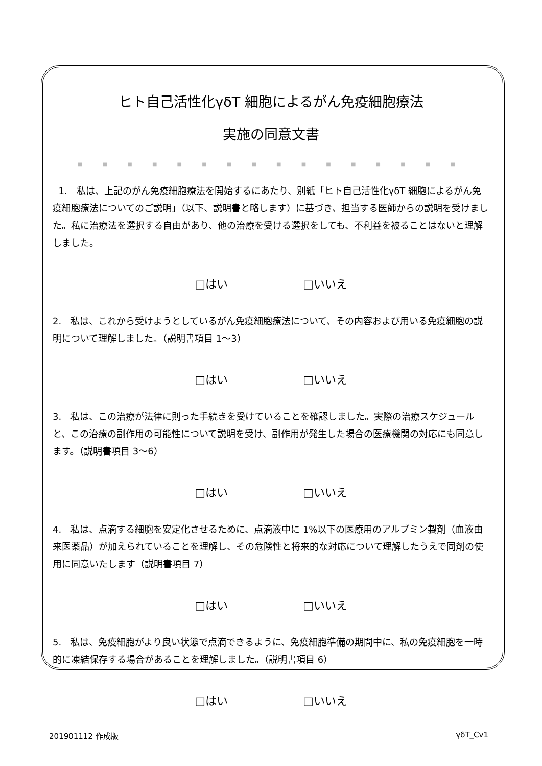ヒト自己活性化γδT 細胞によるがん免疫細胞療法
実施の同意文書
■ ■ ■ ■ ■ ■ ■ ■ ■ ■ ■ ■ ■ ■ ■ ■
1.　私は、上記のがん免疫細胞療法を開始するにあたり、別紙「ヒト自己活性化γδT 細胞によるがん免疫細胞療法についてのご説明」（以下、説明書と略します）に基づき、担当する医師からの説明を受けました。私に治療法を選択する自由があり、他の治療を受ける選択をしても、不利益を被ることはないと理解しました。
□はい □いいえ
2.　私は、これから受けようとしているがん免疫細胞療法について、その内容および用いる免疫細胞の説明について理解しました。（説明書項目 1〜3）
□はい □いいえ
3.　私は、この治療が法律に則った手続きを受けていることを確認しました。実際の治療スケジュールと、この治療の副作用の可能性について説明を受け、副作用が発生した場合の医療機関の対応にも同意します。（説明書項目 3〜6）
□はい □いいえ
4.　私は、点滴する細胞を安定化させるために、点滴液中に 1%以下の医療用のアルブミン製剤（血液由来医薬品）が加えられていることを理解し、その危険性と将来的な対応について理解したうえで同剤の使用に同意いたします（説明書項目 7）
□はい □いいえ
5.　私は、免疫細胞がより良い状態で点滴できるように、免疫細胞準備の期間中に、私の免疫細胞を一時的に凍結保存する場合があることを理解しました。（説明書項目 6）
□はい □いいえ
201901112 作成版 γδT_Cv1